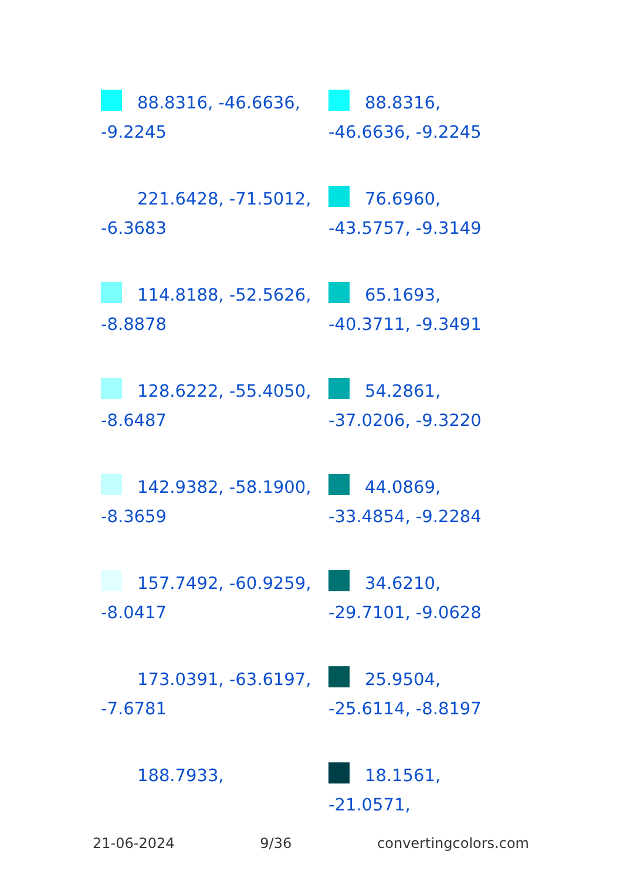88.8316, -46.6636, -9.2245
88.8316, -46.6636, -9.2245
221.6428, -71.5012, -6.3683
76.6960, -43.5757, -9.3149
114.8188, -52.5626, -8.8878
65.1693, -40.3711, -9.3491
128.6222, -55.4050, -8.6487
54.2861, -37.0206, -9.3220
142.9382, -58.1900, -8.3659
44.0869, -33.4854, -9.2284
157.7492, -60.9259, -8.0417
34.6210, -29.7101, -9.0628
173.0391, -63.6197, -7.6781
25.9504, -25.6114, -8.8197
188.7933,
18.1561, -21.0571,
21-06-2024 9/36 convertingcolors.com